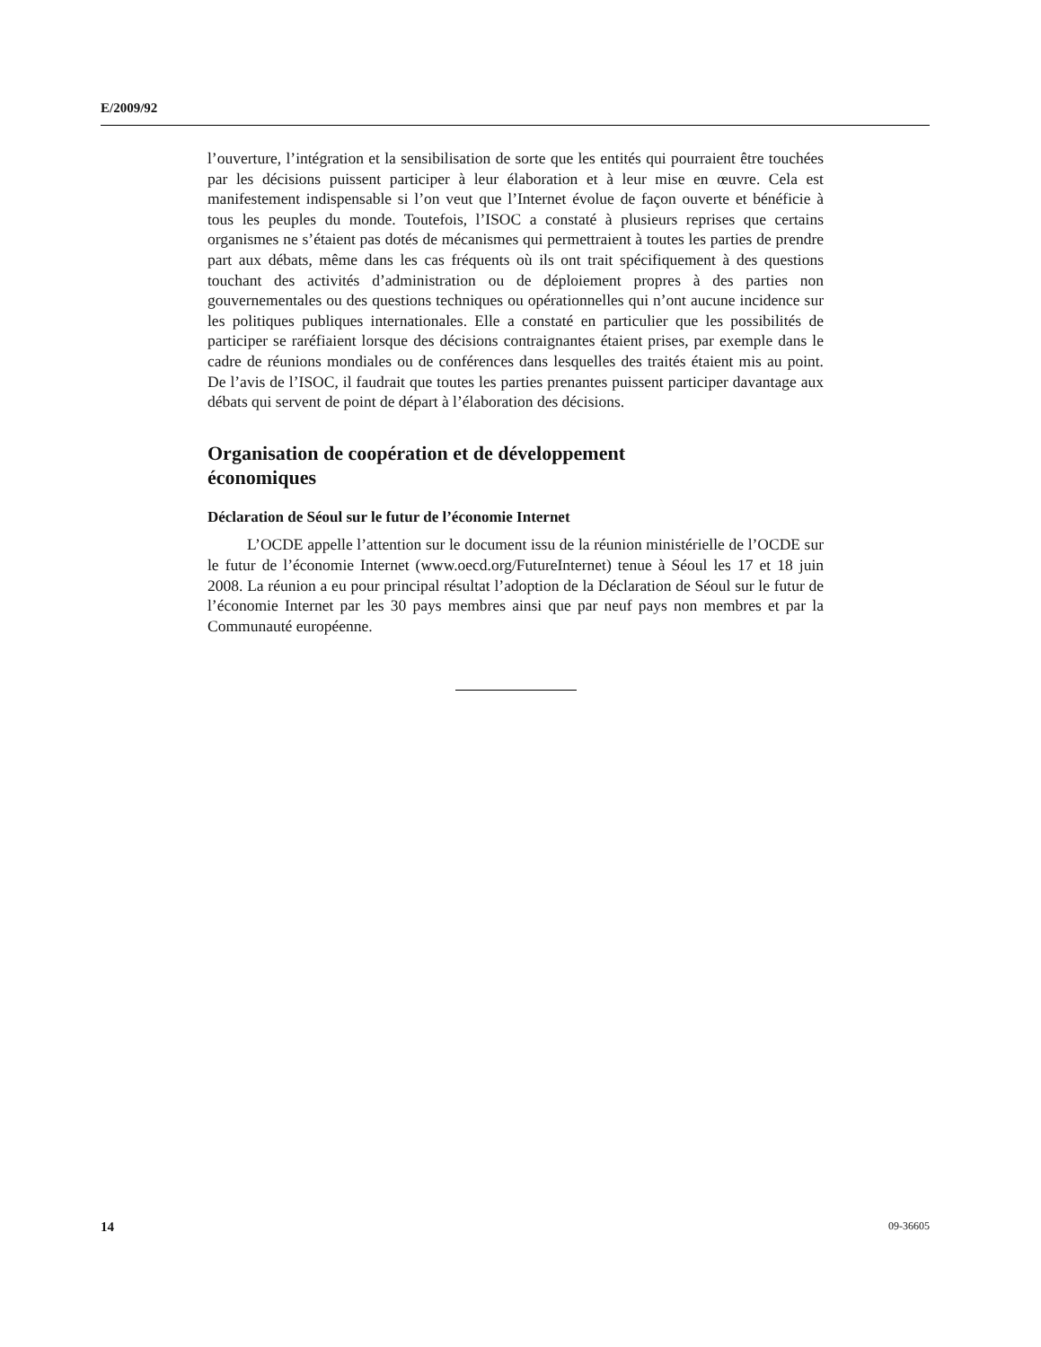E/2009/92
l’ouverture, l’intégration et la sensibilisation de sorte que les entités qui pourraient être touchées par les décisions puissent participer à leur élaboration et à leur mise en œuvre. Cela est manifestement indispensable si l’on veut que l’Internet évolue de façon ouverte et bénéficie à tous les peuples du monde. Toutefois, l’ISOC a constaté à plusieurs reprises que certains organismes ne s’étaient pas dotés de mécanismes qui permettraient à toutes les parties de prendre part aux débats, même dans les cas fréquents où ils ont trait spécifiquement à des questions touchant des activités d’administration ou de déploiement propres à des parties non gouvernementales ou des questions techniques ou opérationnelles qui n’ont aucune incidence sur les politiques publiques internationales. Elle a constaté en particulier que les possibilités de participer se raréfiaient lorsque des décisions contraignantes étaient prises, par exemple dans le cadre de réunions mondiales ou de conférences dans lesquelles des traités étaient mis au point. De l’avis de l’ISOC, il faudrait que toutes les parties prenantes puissent participer davantage aux débats qui servent de point de départ à l’élaboration des décisions.
Organisation de coopération et de développement
économiques
Déclaration de Séoul sur le futur de l’économie Internet
L’OCDE appelle l’attention sur le document issu de la réunion ministérielle de l’OCDE sur le futur de l’économie Internet (www.oecd.org/FutureInternet) tenue à Séoul les 17 et 18 juin 2008. La réunion a eu pour principal résultat l’adoption de la Déclaration de Séoul sur le futur de l’économie Internet par les 30 pays membres ainsi que par neuf pays non membres et par la Communauté européenne.
14 09-36605